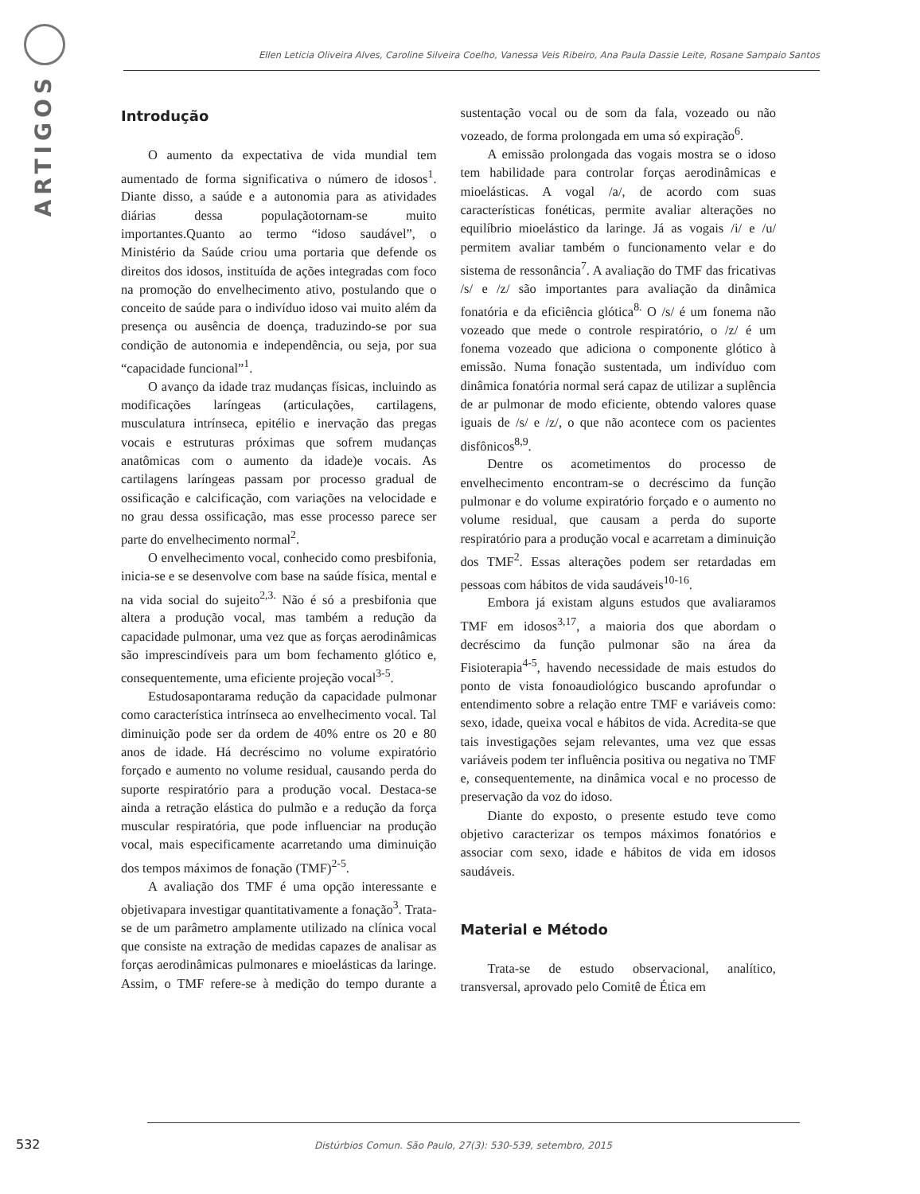ARTIGOS
Ellen Leticia Oliveira Alves, Caroline Silveira Coelho, Vanessa Veis Ribeiro, Ana Paula Dassie Leite, Rosane Sampaio Santos
Introdução
O aumento da expectativa de vida mundial tem aumentado de forma significativa o número de idosos<sup>1</sup>. Diante disso, a saúde e a autonomia para as atividades diárias dessa populaçãotornam-se muito importantes.Quanto ao termo “idoso saudável”, o Ministério da Saúde criou uma portaria que defende os direitos dos idosos, instituída de ações integradas com foco na promoção do envelhecimento ativo, postulando que o conceito de saúde para o indivíduo idoso vai muito além da presença ou ausência de doença, traduzindo-se por sua condição de autonomia e independência, ou seja, por sua “capacidade funcional”<sup>1</sup>.
O avanço da idade traz mudanças físicas, incluindo as modificações laríngeas (articulações, cartilagens, musculatura intrínseca, epitélio e inervação das pregas vocais e estruturas próximas que sofrem mudanças anatômicas com o aumento da idade)e vocais. As cartilagens laríngeas passam por processo gradual de ossificação e calcificação, com variações na velocidade e no grau dessa ossificação, mas esse processo parece ser parte do envelhecimento normal<sup>2</sup>.
O envelhecimento vocal, conhecido como presbifonia, inicia-se e se desenvolve com base na saúde física, mental e na vida social do sujeito<sup>2,3.</sup> Não é só a presbifonia que altera a produção vocal, mas também a redução da capacidade pulmonar, uma vez que as forças aerodinâmicas são imprescindíveis para um bom fechamento glótico e, consequentemente, uma eficiente projeção vocal<sup>3-5</sup>.
Estudosapontarama redução da capacidade pulmonar como característica intrínseca ao envelhecimento vocal. Tal diminuição pode ser da ordem de 40% entre os 20 e 80 anos de idade. Há decréscimo no volume expiratório forçado e aumento no volume residual, causando perda do suporte respiratório para a produção vocal. Destaca-se ainda a retração elástica do pulmão e a redução da força muscular respiratória, que pode influenciar na produção vocal, mais especificamente acarretando uma diminuição dos tempos máximos de fonação (TMF)<sup>2-5</sup>.
A avaliação dos TMF é uma opção interessante e objetivapara investigar quantitativamente a fonação<sup>3</sup>. Trata-se de um parâmetro amplamente utilizado na clínica vocal que consiste na extração de medidas capazes de analisar as forças aerodinâmicas pulmonares e mioelásticas da laringe. Assim, o TMF refere-se à medição do tempo durante a sustentação vocal ou de som da fala, vozeado ou não vozeado, de forma prolongada em uma só expiração<sup>6</sup>.
A emissão prolongada das vogais mostra se o idoso tem habilidade para controlar forças aerodinâmicas e mioelásticas. A vogal /a/, de acordo com suas características fonéticas, permite avaliar alterações no equilíbrio mioelástico da laringe. Já as vogais /i/ e /u/ permitem avaliar também o funcionamento velar e do sistema de ressonância<sup>7</sup>. A avaliação do TMF das fricativas /s/ e /z/ são importantes para avaliação da dinâmica fonatória e da eficiência glótica<sup>8.</sup> O /s/ é um fonema não vozeado que mede o controle respiratório, o /z/ é um fonema vozeado que adiciona o componente glótico à emissão. Numa fonação sustentada, um indivíduo com dinâmica fonatória normal será capaz de utilizar a suplência de ar pulmonar de modo eficiente, obtendo valores quase iguais de /s/ e /z/, o que não acontece com os pacientes disfônicos<sup>8,9</sup>.
Dentre os acometimentos do processo de envelhecimento encontram-se o decréscimo da função pulmonar e do volume expiratório forçado e o aumento no volume residual, que causam a perda do suporte respiratório para a produção vocal e acarretam a diminuição dos TMF<sup>2</sup>. Essas alterações podem ser retardadas em pessoas com hábitos de vida saudáveis<sup>10-16</sup>.
Embora já existam alguns estudos que avaliaramos TMF em idosos<sup>3,17</sup>, a maioria dos que abordam o decréscimo da função pulmonar são na área da Fisioterapia<sup>4-5</sup>, havendo necessidade de mais estudos do ponto de vista fonoaudiológico buscando aprofundar o entendimento sobre a relação entre TMF e variáveis como: sexo, idade, queixa vocal e hábitos de vida. Acredita-se que tais investigações sejam relevantes, uma vez que essas variáveis podem ter influência positiva ou negativa no TMF e, consequentemente, na dinâmica vocal e no processo de preservação da voz do idoso.
Diante do exposto, o presente estudo teve como objetivo caracterizar os tempos máximos fonatórios e associar com sexo, idade e hábitos de vida em idosos saudáveis.
Material e Método
Trata-se de estudo observacional, analítico, transversal, aprovado pelo Comitê de Ética em
532
Distúrbios Comun. São Paulo, 27(3): 530-539, setembro, 2015